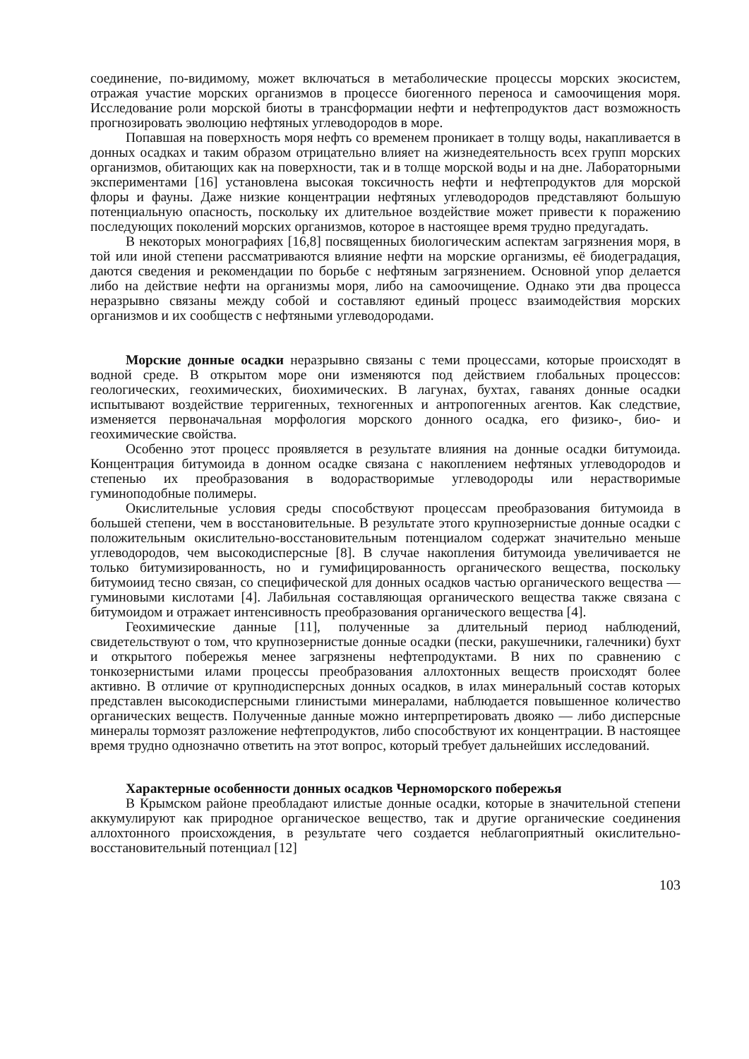соединение, по-видимому, может включаться в метаболические процессы морских экосистем, отражая участие морских организмов в процессе биогенного переноса и самоочищения моря. Исследование роли морской биоты в трансформации нефти и нефтепродуктов даст возможность прогнозировать эволюцию нефтяных углеводородов в море.
Попавшая на поверхность моря нефть со временем проникает в толщу воды, накапливается в донных осадках и таким образом отрицательно влияет на жизнедеятельность всех групп морских организмов, обитающих как на поверхности, так и в толще морской воды и на дне. Лабораторными экспериментами [16] установлена высокая токсичность нефти и нефтепродуктов для морской флоры и фауны. Даже низкие концентрации нефтяных углеводородов представляют большую потенциальную опасность, поскольку их длительное воздействие может привести к поражению последующих поколений морских организмов, которое в настоящее время трудно предугадать.
В некоторых монографиях [16,8] посвященных биологическим аспектам загрязнения моря, в той или иной степени рассматриваются влияние нефти на морские организмы, её биодеградация, даются сведения и рекомендации по борьбе с нефтяным загрязнением. Основной упор делается либо на действие нефти на организмы моря, либо на самоочищение. Однако эти два процесса неразрывно связаны между собой и составляют единый процесс взаимодействия морских организмов и их сообществ с нефтяными углеводородами.
Морские донные осадки неразрывно связаны с теми процессами, которые происходят в водной среде. В открытом море они изменяются под действием глобальных процессов: геологических, геохимических, биохимических. В лагунах, бухтах, гаванях донные осадки испытывают воздействие терригенных, техногенных и антропогенных агентов. Как следствие, изменяется первоначальная морфология морского донного осадка, его физико-, био- и геохимические свойства.
Особенно этот процесс проявляется в результате влияния на донные осадки битумоида. Концентрация битумоида в донном осадке связана с накоплением нефтяных углеводородов и степенью их преобразования в водорастворимые углеводороды или нерастворимые гуминоподобные полимеры.
Окислительные условия среды способствуют процессам преобразования битумоида в большей степени, чем в восстановительные. В результате этого крупнозернистые донные осадки с положительным окислительно-восстановительным потенциалом содержат значительно меньше углеводородов, чем высокодисперсные [8]. В случае накопления битумоида увеличивается не только битумизированность, но и гумифицированность органического вещества, поскольку битумоиид тесно связан, со специфической для донных осадков частью органического вещества — гуминовыми кислотами [4]. Лабильная составляющая органического вещества также связана с битумоидом и отражает интенсивность преобразования органического вещества [4].
Геохимические данные [11], полученные за длительный период наблюдений, свидетельствуют о том, что крупнозернистые донные осадки (пески, ракушечники, галечники) бухт и открытого побережья менее загрязнены нефтепродуктами. В них по сравнению с тонкозернистыми илами процессы преобразования аллохтонных веществ происходят более активно. В отличие от крупнодисперсных донных осадков, в илах минеральный состав которых представлен высокодисперсными глинистыми минералами, наблюдается повышенное количество органических веществ. Полученные данные можно интерпретировать двояко — либо дисперсные минералы тормозят разложение нефтепродуктов, либо способствуют их концентрации. В настоящее время трудно однозначно ответить на этот вопрос, который требует дальнейших исследований.
Характерные особенности донных осадков Черноморского побережья
В Крымском районе преобладают илистые донные осадки, которые в значительной степени аккумулируют как природное органическое вещество, так и другие органические соединения аллохтонного происхождения, в результате чего создается неблагоприятный окислительно-восстановительный потенциал [12]
103